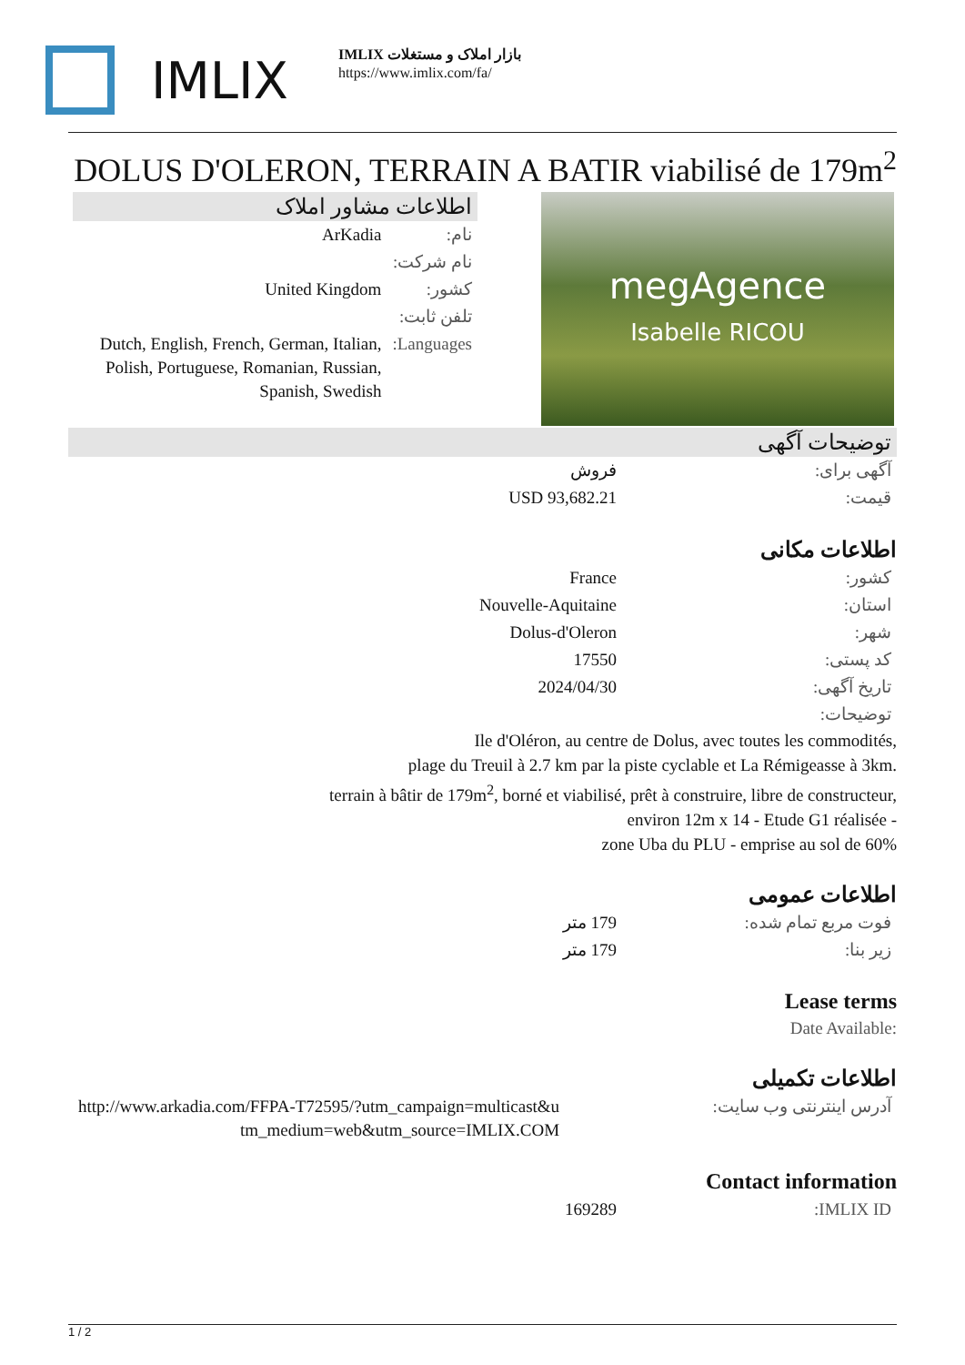IMLIX
بازار املاک و مستغلات IMLIX
https://www.imlix.com/fa/
DOLUS D'OLERON, TERRAIN A BATIR viabilisé de 179m<sup>2</sup>
اطلاعات مشاور املاک
| نام: | ArKadia |
| نام شرکت: | |
| کشور: | United Kingdom |
| تلفن ثابت: | |
| Languages: | Dutch, English, French, German, Italian, Polish, Portuguese, Romanian, Russian, Spanish, Swedish |
megAgence
Isabelle RICOU
توضیحات آگهی
| آگهی برای: | فروش |
| قیمت: | USD 93,682.21 |
اطلاعات مکانی
| کشور: | France |
| استان: | Nouvelle-Aquitaine |
| شهر: | Dolus-d'Oleron |
| کد پستی: | 17550 |
| تاریخ آگهی: | 2024/04/30 |
| توضیحات: | |
Ile d'Oléron, au centre de Dolus, avec toutes les commodités,
plage du Treuil à 2.7 km par la piste cyclable et La Rémigeasse à 3km.
terrain à bâtir de 179m<sup>2</sup>, borné et viabilisé, prêt à construire, libre de constructeur,
environ 12m x 14 - Etude G1 réalisée -
zone Uba du PLU - emprise au sol de 60%
اطلاعات عمومی
| فوت مربع تمام شده: | 179 متر |
| زیر بنا: | 179 متر |
Lease terms
Date Available:
اطلاعات تکمیلی
| آدرس اینترنتی وب سایت: | http://www.arkadia.com/FFPA-T72595/?utm_campaign=multicast&utm_medium=web&utm_source=IMLIX.COM |
Contact information
| IMLIX ID: | 169289 |
1 / 2